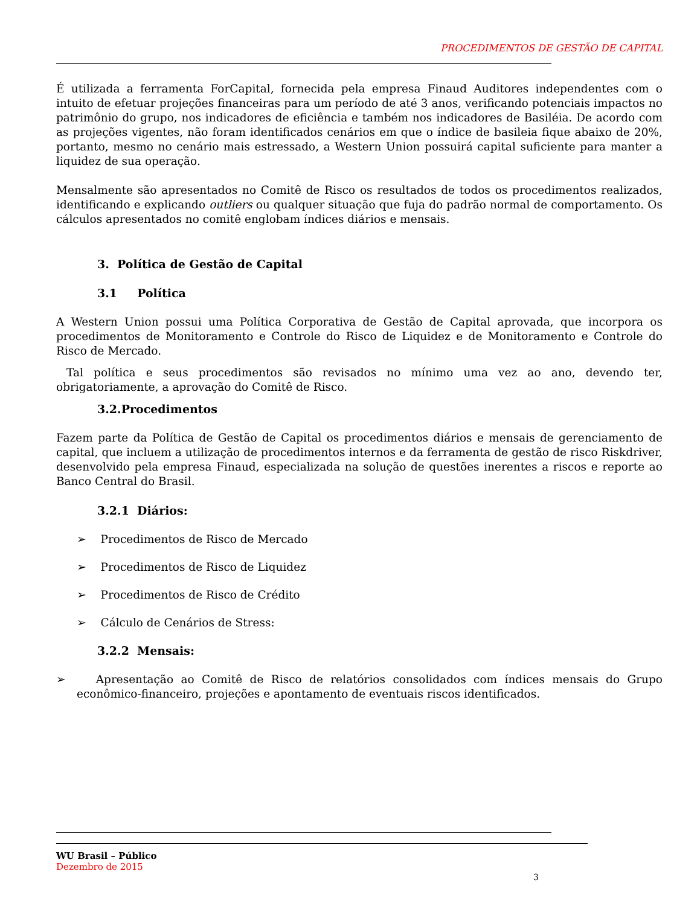PROCEDIMENTOS DE GESTÃO DE CAPITAL
É utilizada a ferramenta ForCapital, fornecida pela empresa Finaud Auditores independentes com o intuito de efetuar projeções financeiras para um período de até 3 anos, verificando potenciais impactos no patrimônio do grupo, nos indicadores de eficiência e também nos indicadores de Basiléia. De acordo com as projeções vigentes, não foram identificados cenários em que o índice de basileia fique abaixo de 20%, portanto, mesmo no cenário mais estressado, a Western Union possuirá capital suficiente para manter a liquidez de sua operação.
Mensalmente são apresentados no Comitê de Risco os resultados de todos os procedimentos realizados, identificando e explicando outliers ou qualquer situação que fuja do padrão normal de comportamento. Os cálculos apresentados no comitê englobam índices diários e mensais.
3. Política de Gestão de Capital
3.1 Política
A Western Union possui uma Política Corporativa de Gestão de Capital aprovada, que incorpora os procedimentos de Monitoramento e Controle do Risco de Liquidez e de Monitoramento e Controle do Risco de Mercado.
Tal política e seus procedimentos são revisados no mínimo uma vez ao ano, devendo ter, obrigatoriamente, a aprovação do Comitê de Risco.
3.2.Procedimentos
Fazem parte da Política de Gestão de Capital os procedimentos diários e mensais de gerenciamento de capital, que incluem a utilização de procedimentos internos e da ferramenta de gestão de risco Riskdriver, desenvolvido pela empresa Finaud, especializada na solução de questões inerentes a riscos e reporte ao Banco Central do Brasil.
3.2.1 Diários:
➢ Procedimentos de Risco de Mercado
➢ Procedimentos de Risco de Liquidez
➢ Procedimentos de Risco de Crédito
➢ Cálculo de Cenários de Stress:
3.2.2 Mensais:
➢ Apresentação ao Comitê de Risco de relatórios consolidados com índices mensais do Grupo econômico-financeiro, projeções e apontamento de eventuais riscos identificados.
WU Brasil – Público
Dezembro de 2015
3